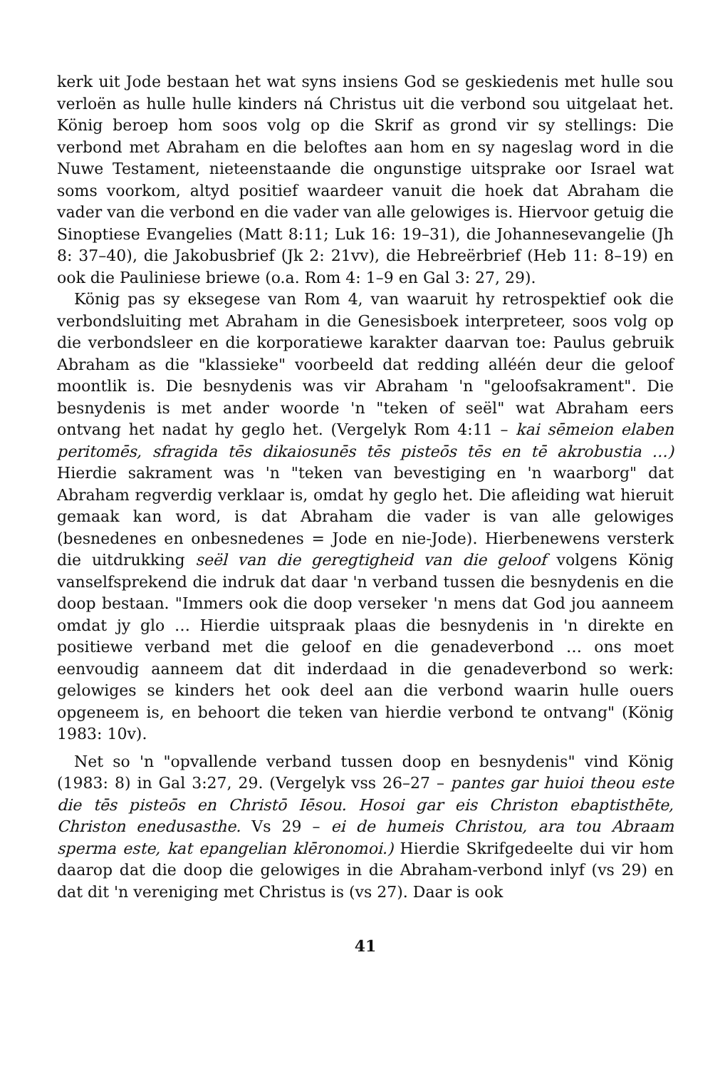kerk uit Jode bestaan het wat syns insiens God se geskiedenis met hulle sou verloën as hulle hulle kinders ná Christus uit die verbond sou uitgelaat het. König beroep hom soos volg op die Skrif as grond vir sy stellings: Die verbond met Abraham en die beloftes aan hom en sy nageslag word in die Nuwe Testament, nieteenstaande die ongunstige uitsprake oor Israel wat soms voorkom, altyd positief waardeer vanuit die hoek dat Abraham die vader van die verbond en die vader van alle gelowiges is. Hiervoor getuig die Sinoptiese Evangelies (Matt 8:11; Luk 16: 19–31), die Johannesevangelie (Jh 8: 37–40), die Jakobusbrief (Jk 2: 21vv), die Hebreërbrief (Heb 11: 8–19) en ook die Pauliniese briewe (o.a. Rom 4: 1–9 en Gal 3: 27, 29).
König pas sy eksegese van Rom 4, van waaruit hy retrospektief ook die verbondsluiting met Abraham in die Genesisboek interpreteer, soos volg op die verbondsleer en die korporatiewe karakter daarvan toe: Paulus gebruik Abraham as die "klassieke" voorbeeld dat redding alléén deur die geloof moontlik is. Die besnydenis was vir Abraham 'n "geloofsakrament". Die besnydenis is met ander woorde 'n "teken of seël" wat Abraham eers ontvang het nadat hy geglo het. (Vergelyk Rom 4:11 – kai sēmeion elaben peritomēs, sfragida tēs dikaiosunēs tēs pisteōs tēs en tē akrobustia …) Hierdie sakrament was 'n "teken van bevestiging en 'n waarborg" dat Abraham regverdig verklaar is, omdat hy geglo het. Die afleiding wat hieruit gemaak kan word, is dat Abraham die vader is van alle gelowiges (besnedenes en onbesnedenes = Jode en nie-Jode). Hierbenewens versterk die uitdrukking seël van die geregtigheid van die geloof volgens König vanselfsprekend die indruk dat daar 'n verband tussen die besnydenis en die doop bestaan. "Immers ook die doop verseker 'n mens dat God jou aanneem omdat jy glo … Hierdie uitspraak plaas die besnydenis in 'n direkte en positiewe verband met die geloof en die genadeverbond … ons moet eenvoudig aanneem dat dit inderdaad in die genadeverbond so werk: gelowiges se kinders het ook deel aan die verbond waarin hulle ouers opgeneem is, en behoort die teken van hierdie verbond te ontvang" (König 1983: 10v).
Net so 'n "opvallende verband tussen doop en besnydenis" vind König (1983: 8) in Gal 3:27, 29. (Vergelyk vss 26–27 – pantes gar huioi theou este die tēs pisteōs en Christō Iēsou. Hosoi gar eis Christon ebaptisthēte, Christon enedusasthe. Vs 29 – ei de humeis Christou, ara tou Abraam sperma este, kat epangelian klēronomoi.) Hierdie Skrifgedeelte dui vir hom daarop dat die doop die gelowiges in die Abraham-verbond inlyf (vs 29) en dat dit 'n vereniging met Christus is (vs 27). Daar is ook
41